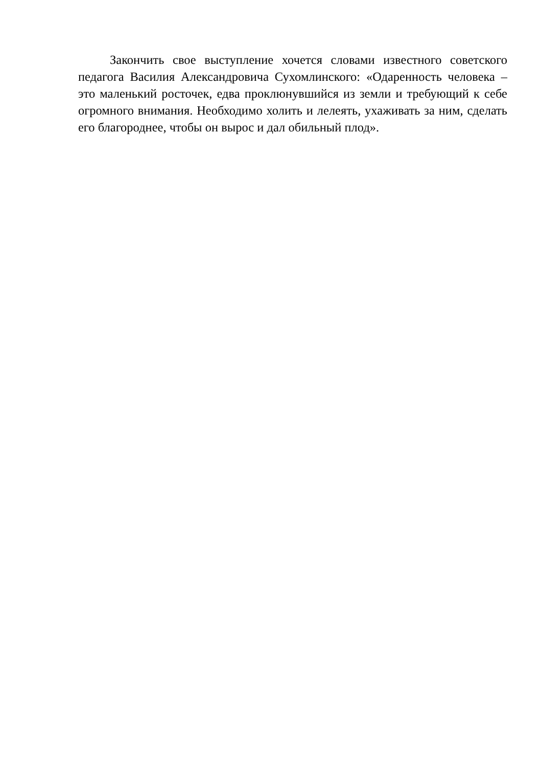Закончить свое выступление хочется словами известного советского педагога Василия Александровича Сухомлинского: «Одаренность человека – это маленький росточек, едва проклюнувшийся из земли и требующий к себе огромного внимания. Необходимо холить и лелеять, ухаживать за ним, сделать его благороднее, чтобы он вырос и дал обильный плод».